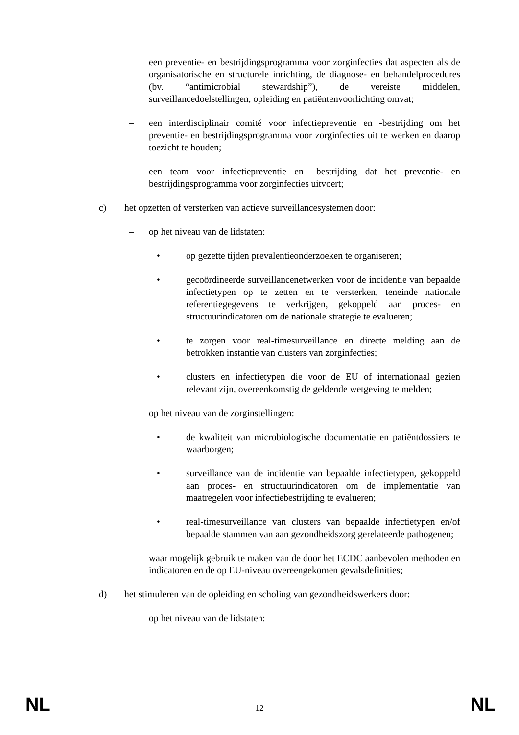– een preventie- en bestrijdingsprogramma voor zorginfecties dat aspecten als de organisatorische en structurele inrichting, de diagnose- en behandelprocedures (bv. “antimicrobial stewardship”), de vereiste middelen, surveillancedoelstellingen, opleiding en patiëntenvoorlichting omvat;
– een interdisciplinair comité voor infectiepreventie en -bestrijding om het preventie- en bestrijdingsprogramma voor zorginfecties uit te werken en daarop toezicht te houden;
– een team voor infectiepreventie en –bestrijding dat het preventie- en bestrijdingsprogramma voor zorginfecties uitvoert;
c) het opzetten of versterken van actieve surveillancesystemen door:
– op het niveau van de lidstaten:
• op gezette tijden prevalentieonderzoeken te organiseren;
• gecoördineerde surveillancenetwerken voor de incidentie van bepaalde infectietypen op te zetten en te versterken, teneinde nationale referentiegegevens te verkrijgen, gekoppeld aan proces- en structuurindicatoren om de nationale strategie te evalueren;
• te zorgen voor real-timesurveillance en directe melding aan de betrokken instantie van clusters van zorginfecties;
• clusters en infectietypen die voor de EU of internationaal gezien relevant zijn, overeenkomstig de geldende wetgeving te melden;
– op het niveau van de zorginstellingen:
• de kwaliteit van microbiologische documentatie en patiëntdossiers te waarborgen;
• surveillance van de incidentie van bepaalde infectietypen, gekoppeld aan proces- en structuurindicatoren om de implementatie van maatregelen voor infectiebestrijding te evalueren;
• real-timesurveillance van clusters van bepaalde infectietypen en/of bepaalde stammen van aan gezondheidszorg gerelateerde pathogenen;
– waar mogelijk gebruik te maken van de door het ECDC aanbevolen methoden en indicatoren en de op EU-niveau overeengekomen gevalsdefinities;
d) het stimuleren van de opleiding en scholing van gezondheidswerkers door:
– op het niveau van de lidstaten:
NL 12 NL